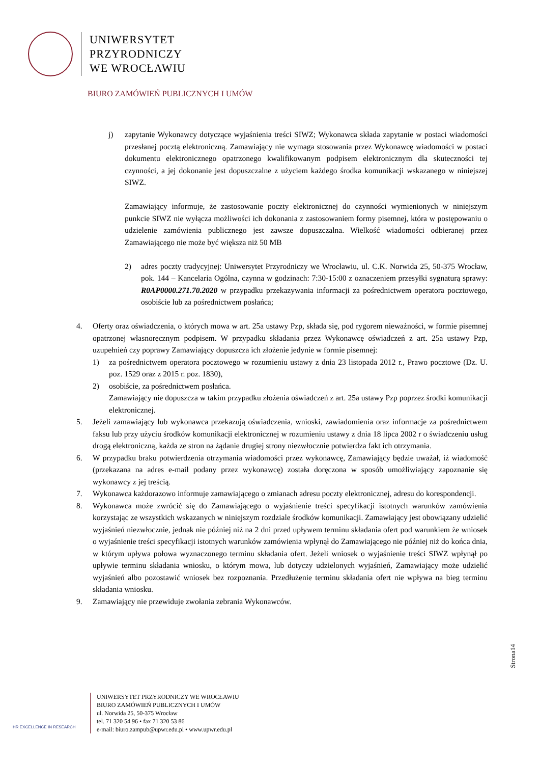UNIWERSYTET
PRZYRODNICZY
WE WROCŁAWIU
BIURO ZAMÓWIEŃ PUBLICZNYCH I UMÓW
j) zapytanie Wykonawcy dotyczące wyjaśnienia treści SIWZ; Wykonawca składa zapytanie w postaci wiadomości przesłanej pocztą elektroniczną. Zamawiający nie wymaga stosowania przez Wykonawcę wiadomości w postaci dokumentu elektronicznego opatrzonego kwalifikowanym podpisem elektronicznym dla skuteczności tej czynności, a jej dokonanie jest dopuszczalne z użyciem każdego środka komunikacji wskazanego w niniejszej SIWZ.
Zamawiający informuje, że zastosowanie poczty elektronicznej do czynności wymienionych w niniejszym punkcie SIWZ nie wyłącza możliwości ich dokonania z zastosowaniem formy pisemnej, która w postępowaniu o udzielenie zamówienia publicznego jest zawsze dopuszczalna. Wielkość wiadomości odbieranej przez Zamawiającego nie może być większa niż 50 MB
2) adres poczty tradycyjnej: Uniwersytet Przyrodniczy we Wrocławiu, ul. C.K. Norwida 25, 50-375 Wrocław, pok. 144 – Kancelaria Ogólna, czynna w godzinach: 7:30-15:00 z oznaczeniem przesyłki sygnaturą sprawy: R0AP0000.271.70.2020 w przypadku przekazywania informacji za pośrednictwem operatora pocztowego, osobiście lub za pośrednictwem posłańca;
4. Oferty oraz oświadczenia, o których mowa w art. 25a ustawy Pzp, składa się, pod rygorem nieważności, w formie pisemnej opatrzonej własnoręcznym podpisem. W przypadku składania przez Wykonawcę oświadczeń z art. 25a ustawy Pzp, uzupełnień czy poprawy Zamawiający dopuszcza ich złożenie jedynie w formie pisemnej:
1) za pośrednictwem operatora pocztowego w rozumieniu ustawy z dnia 23 listopada 2012 r., Prawo pocztowe (Dz. U. poz. 1529 oraz z 2015 r. poz. 1830),
2) osobiście, za pośrednictwem posłańca.
Zamawiający nie dopuszcza w takim przypadku złożenia oświadczeń z art. 25a ustawy Pzp poprzez środki komunikacji elektronicznej.
5. Jeżeli zamawiający lub wykonawca przekazują oświadczenia, wnioski, zawiadomienia oraz informacje za pośrednictwem faksu lub przy użyciu środków komunikacji elektronicznej w rozumieniu ustawy z dnia 18 lipca 2002 r o świadczeniu usług drogą elektroniczną, każda ze stron na żądanie drugiej strony niezwłocznie potwierdza fakt ich otrzymania.
6. W przypadku braku potwierdzenia otrzymania wiadomości przez wykonawcę, Zamawiający będzie uważał, iż wiadomość (przekazana na adres e-mail podany przez wykonawcę) została doręczona w sposób umożliwiający zapoznanie się wykonawcy z jej treścią.
7. Wykonawca każdorazowo informuje zamawiającego o zmianach adresu poczty elektronicznej, adresu do korespondencji.
8. Wykonawca może zwrócić się do Zamawiającego o wyjaśnienie treści specyfikacji istotnych warunków zamówienia korzystając ze wszystkich wskazanych w niniejszym rozdziale środków komunikacji. Zamawiający jest obowiązany udzielić wyjaśnień niezwłocznie, jednak nie później niż na 2 dni przed upływem terminu składania ofert pod warunkiem że wniosek o wyjaśnienie treści specyfikacji istotnych warunków zamówienia wpłynął do Zamawiającego nie później niż do końca dnia, w którym upływa połowa wyznaczonego terminu składania ofert. Jeżeli wniosek o wyjaśnienie treści SIWZ wpłynął po upływie terminu składania wniosku, o którym mowa, lub dotyczy udzielonych wyjaśnień, Zamawiający może udzielić wyjaśnień albo pozostawić wniosek bez rozpoznania. Przedłużenie terminu składania ofert nie wpływa na bieg terminu składania wniosku.
9. Zamawiający nie przewiduje zwołania zebrania Wykonawców.
Strona14
HR EXCELLENCE IN RESEARCH
UNIWERSYTET PRZYRODNICZY WE WROCŁAWIU
BIURO ZAMÓWIEŃ PUBLICZNYCH I UMÓW
ul. Norwida 25, 50-375 Wrocław
tel. 71 320 54 96 • fax 71 320 53 86
e-mail: biuro.zampub@upwr.edu.pl • www.upwr.edu.pl